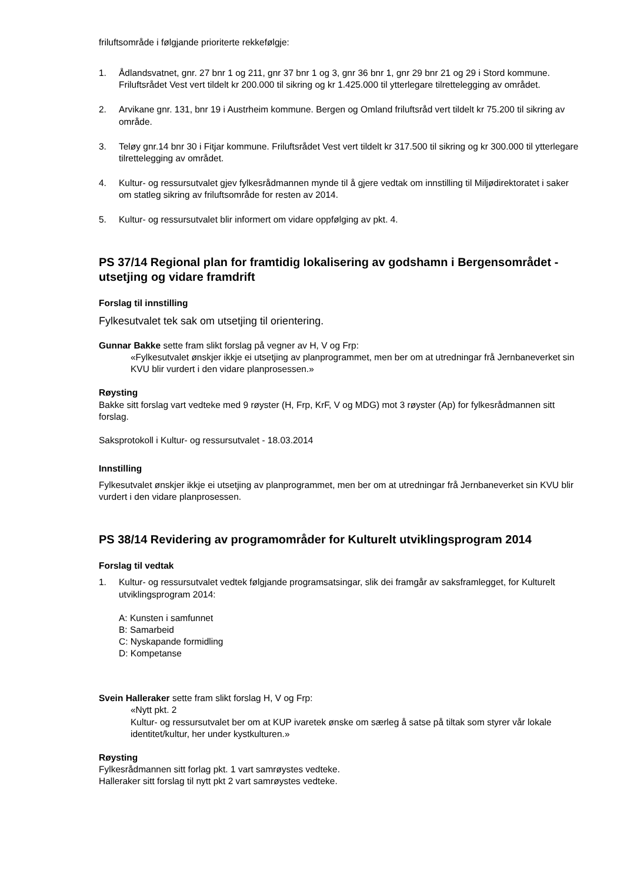friluftsområde i følgjande prioriterte rekkefølgje:
1. Ådlandsvatnet, gnr. 27 bnr 1 og 211, gnr 37 bnr 1 og 3, gnr 36 bnr 1, gnr 29 bnr 21 og 29 i Stord kommune. Friluftsrådet Vest vert tildelt kr 200.000 til sikring og kr 1.425.000 til ytterlegare tilrettelegging av området.
2. Arvikane gnr. 131, bnr 19 i Austrheim kommune. Bergen og Omland friluftsråd vert tildelt kr 75.200 til sikring av område.
3. Teløy gnr.14 bnr 30 i Fitjar kommune. Friluftsrådet Vest vert tildelt kr 317.500 til sikring og kr 300.000 til ytterlegare tilrettelegging av området.
4. Kultur- og ressursutvalet gjev fylkesrådmannen mynde til å gjere vedtak om innstilling til Miljødirektoratet i saker om statleg sikring av friluftsområde for resten av 2014.
5. Kultur- og ressursutvalet blir informert om vidare oppfølging av pkt. 4.
PS 37/14 Regional plan for framtidig lokalisering av godshamn i Bergensområdet - utsetjing og vidare framdrift
Forslag til innstilling
Fylkesutvalet tek sak om utsetjing til orientering.
Gunnar Bakke sette fram slikt forslag på vegner av H, V og Frp:
«Fylkesutvalet ønskjer ikkje ei utsetjing av planprogrammet, men ber om at utredningar frå Jernbaneverket sin KVU blir vurdert i den vidare planprosessen.»
Røysting
Bakke sitt forslag vart vedteke med 9 røyster (H, Frp, KrF, V og MDG) mot 3 røyster (Ap) for fylkesrådmannen sitt forslag.
Saksprotokoll i Kultur- og ressursutvalet - 18.03.2014
Innstilling
Fylkesutvalet ønskjer ikkje ei utsetjing av planprogrammet, men ber om at utredningar frå Jernbaneverket sin KVU blir vurdert i den vidare planprosessen.
PS 38/14 Revidering av programområder for Kulturelt utviklingsprogram 2014
Forslag til vedtak
1. Kultur- og ressursutvalet vedtek følgjande programsatsingar, slik dei framgår av saksframlegget, for Kulturelt utviklingsprogram 2014:
A: Kunsten i samfunnet
B: Samarbeid
C: Nyskapande formidling
D: Kompetanse
Svein Halleraker sette fram slikt forslag H, V og Frp:
«Nytt pkt. 2
Kultur- og ressursutvalet ber om at KUP ivaretek ønske om særleg å satse på tiltak som styrer vår lokale identitet/kultur, her under kystkulturen.»
Røysting
Fylkesrådmannen sitt forlag pkt. 1 vart samrøystes vedteke.
Halleraker sitt forslag til nytt pkt 2 vart samrøystes vedteke.